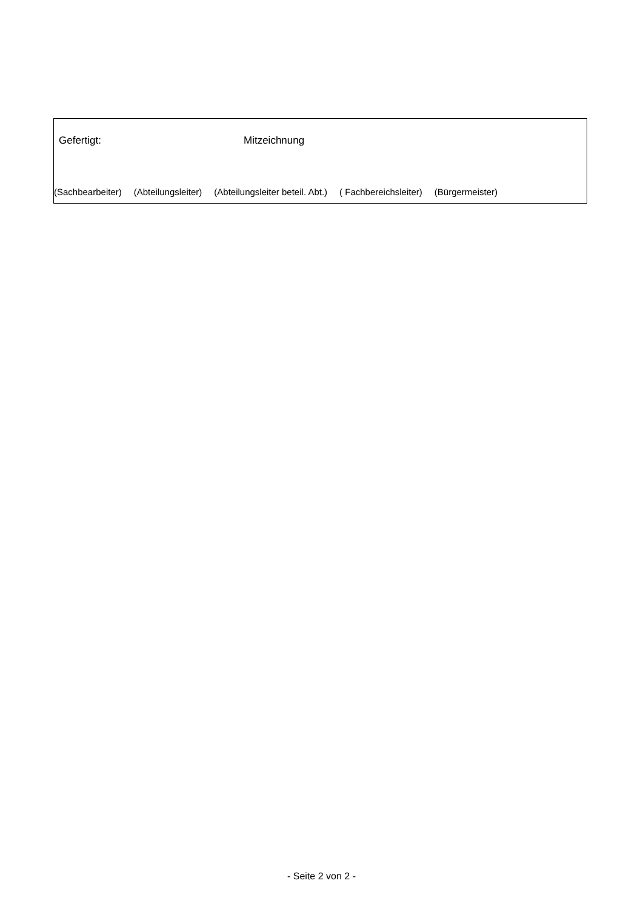Gefertigt: Mitzeichnung
(Sachbearbeiter) (Abteilungsleiter) (Abteilungsleiter beteil. Abt.) ( Fachbereichsleiter) (Bürgermeister)
- Seite 2 von 2 -